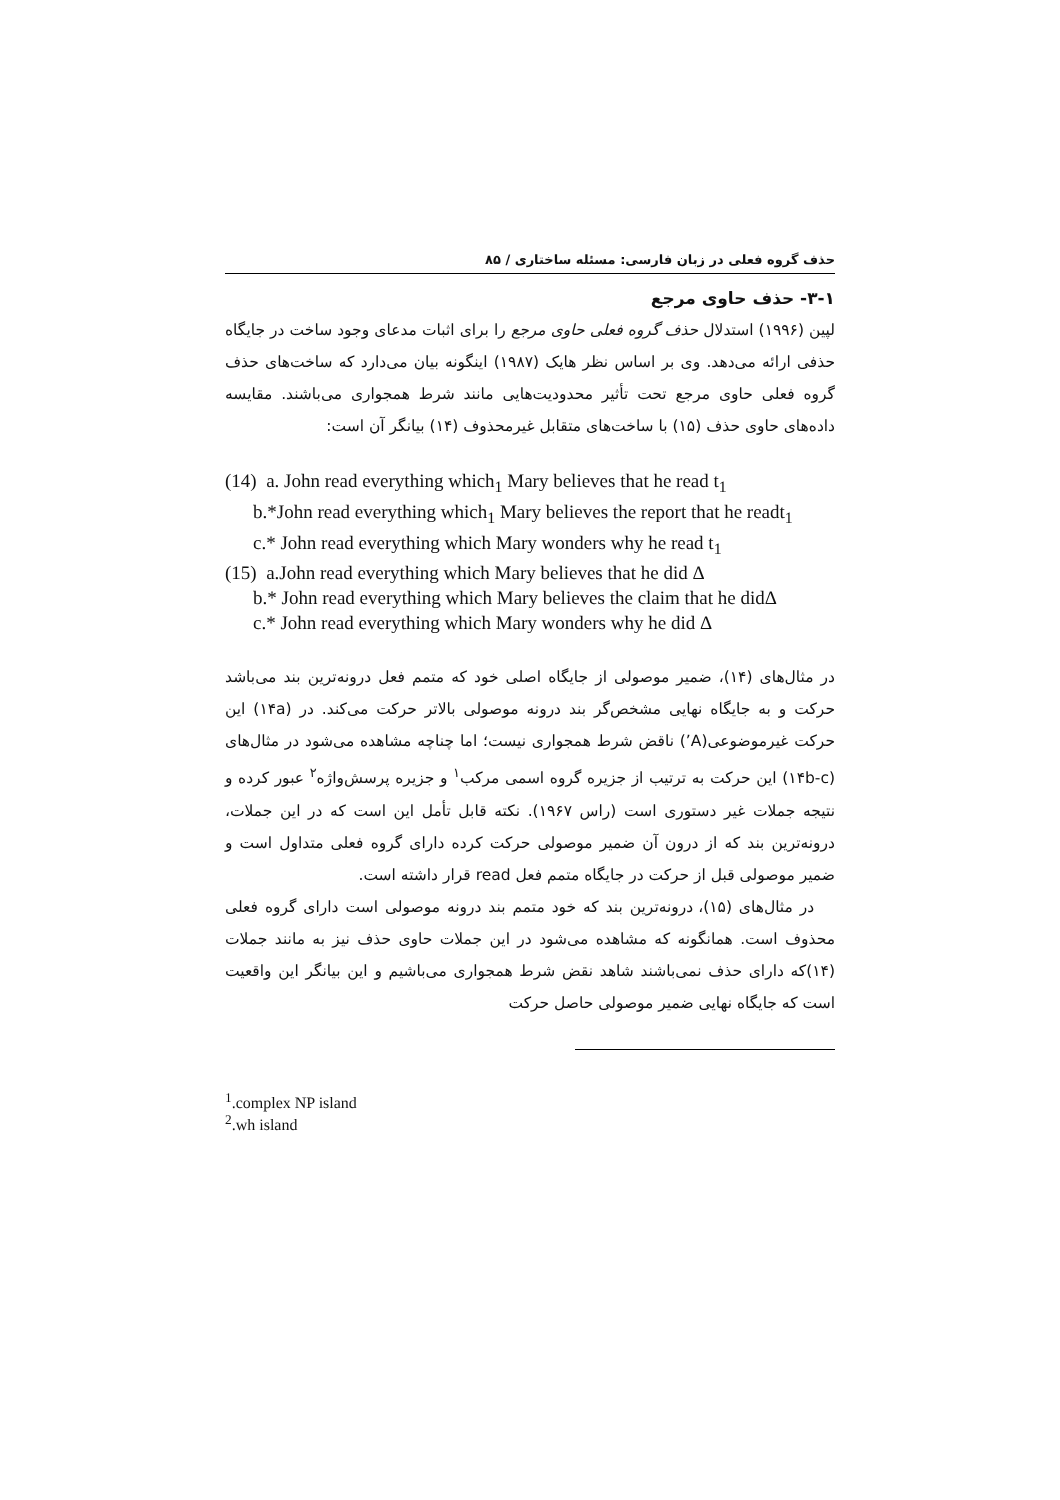حذف گروه فعلی در زبان فارسی: مسئله ساختاری / ۸۵
۳-۱- حذف حاوی مرجع
لپین (۱۹۹۶) استدلال حذف گروه فعلی حاوی مرجع را برای اثبات مدعای وجود ساخت در جایگاه حذفی ارائه می‌دهد. وی بر اساس نظر هایک (۱۹۸۷) اینگونه بیان می‌دارد که ساخت‌های حذف گروه فعلی حاوی مرجع تحت تأثیر محدودیت‌هایی مانند شرط همجواری می‌باشند. مقایسه داده‌های حاوی حذف (۱۵) با ساخت‌های متقابل غیرمحذوف (۱۴) بیانگر آن است:
(14) a. John read everything which<sub>1</sub> Mary believes that he read t<sub>1</sub>
b.*John read everything which<sub>1</sub> Mary believes the report that he readt<sub>1</sub>
c.* John read everything which Mary wonders why he read t<sub>1</sub>
(15) a.John read everything which Mary believes that he did Δ
b.* John read everything which Mary believes the claim that he didΔ
c.* John read everything which Mary wonders why he did Δ
در مثال‌های (۱۴)، ضمیر موصولی از جایگاه اصلی خود که متمم فعل درونه‌ترین بند می‌باشد حرکت و به جایگاه نهایی مشخص‌گر بند درونه موصولی بالاتر حرکت می‌کند. در (۱۴a) این حرکت غیرموضوعی(A’) ناقض شرط همجواری نیست؛ اما چناچه مشاهده می‌شود در مثال‌های (۱۴b-c) این حرکت به ترتیب از جزیره گروه اسمی مرکب<sup>۱</sup> و جزیره پرسش‌واژه<sup>۲</sup> عبور کرده و نتیجه جملات غیر دستوری است (راس ۱۹۶۷). نکته قابل تأمل این است که در این جملات، درونه‌ترین بند که از درون آن ضمیر موصولی حرکت کرده دارای گروه فعلی متداول است و ضمیر موصولی قبل از حرکت در جایگاه متمم فعل read قرار داشته است.
در مثال‌های (۱۵)، درونه‌ترین بند که خود متمم بند درونه موصولی است دارای گروه فعلی محذوف است. همانگونه که مشاهده می‌شود در این جملات حاوی حذف نیز به مانند جملات (۱۴)که دارای حذف نمی‌باشند شاهد نقض شرط همجواری می‌باشیم و این بیانگر این واقعیت است که جایگاه نهایی ضمیر موصولی حاصل حرکت
<sup>1</sup>.complex NP island
<sup>2</sup>.wh island